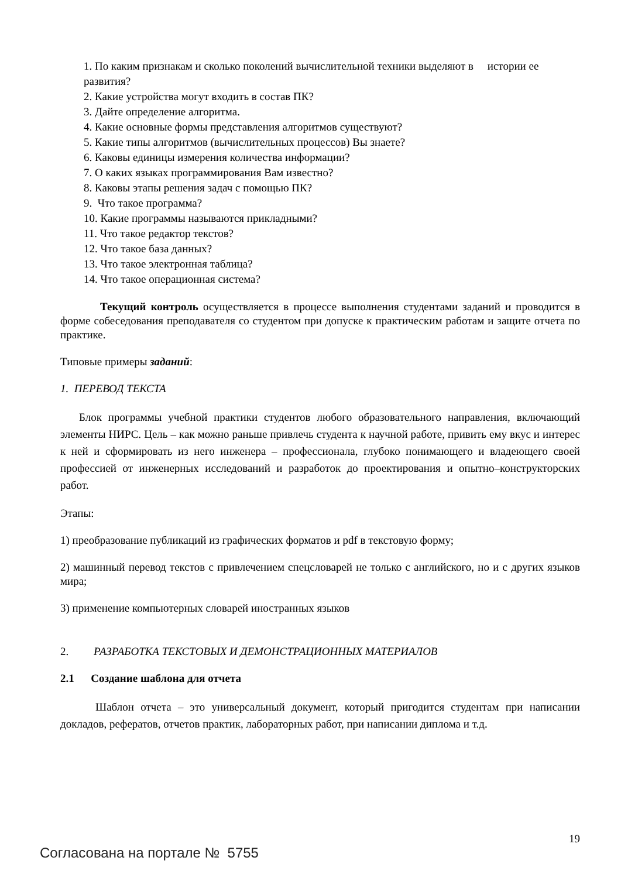1. По каким признакам и сколько поколений вычислительной техники выделяют в истории ее развития?
2. Какие устройства могут входить в состав ПК?
3. Дайте определение алгоритма.
4. Какие основные формы представления алгоритмов существуют?
5. Какие типы алгоритмов (вычислительных процессов) Вы знаете?
6. Каковы единицы измерения количества информации?
7. О каких языках программирования Вам известно?
8. Каковы этапы решения задач с помощью ПК?
9. Что такое программа?
10. Какие программы называются прикладными?
11. Что такое редактор текстов?
12. Что такое база данных?
13. Что такое электронная таблица?
14. Что такое операционная система?
Текущий контроль осуществляется в процессе выполнения студентами заданий и проводится в форме собеседования преподавателя со студентом при допуске к практическим работам и защите отчета по практике.
Типовые примеры заданий:
1. ПЕРЕВОД ТЕКСТА
Блок программы учебной практики студентов любого образовательного направления, включающий элементы НИРС. Цель – как можно раньше привлечь студента к научной работе, привить ему вкус и интерес к ней и сформировать из него инженера – профессионала, глубоко понимающего и владеющего своей профессией от инженерных исследований и разработок до проектирования и опытно–конструкторских работ.
Этапы:
1) преобразование публикаций из графических форматов и pdf в текстовую форму;
2) машинный перевод текстов с привлечением спецсловарей не только с английского, но и с других языков мира;
3) применение компьютерных словарей иностранных языков
2. РАЗРАБОТКА ТЕКСТОВЫХ И ДЕМОНСТРАЦИОННЫХ МАТЕРИАЛОВ
2.1 Создание шаблона для отчета
Шаблон отчета – это универсальный документ, который пригодится студентам при написании докладов, рефератов, отчетов практик, лабораторных работ, при написании диплома и т.д.
19
Согласована на портале № 5755